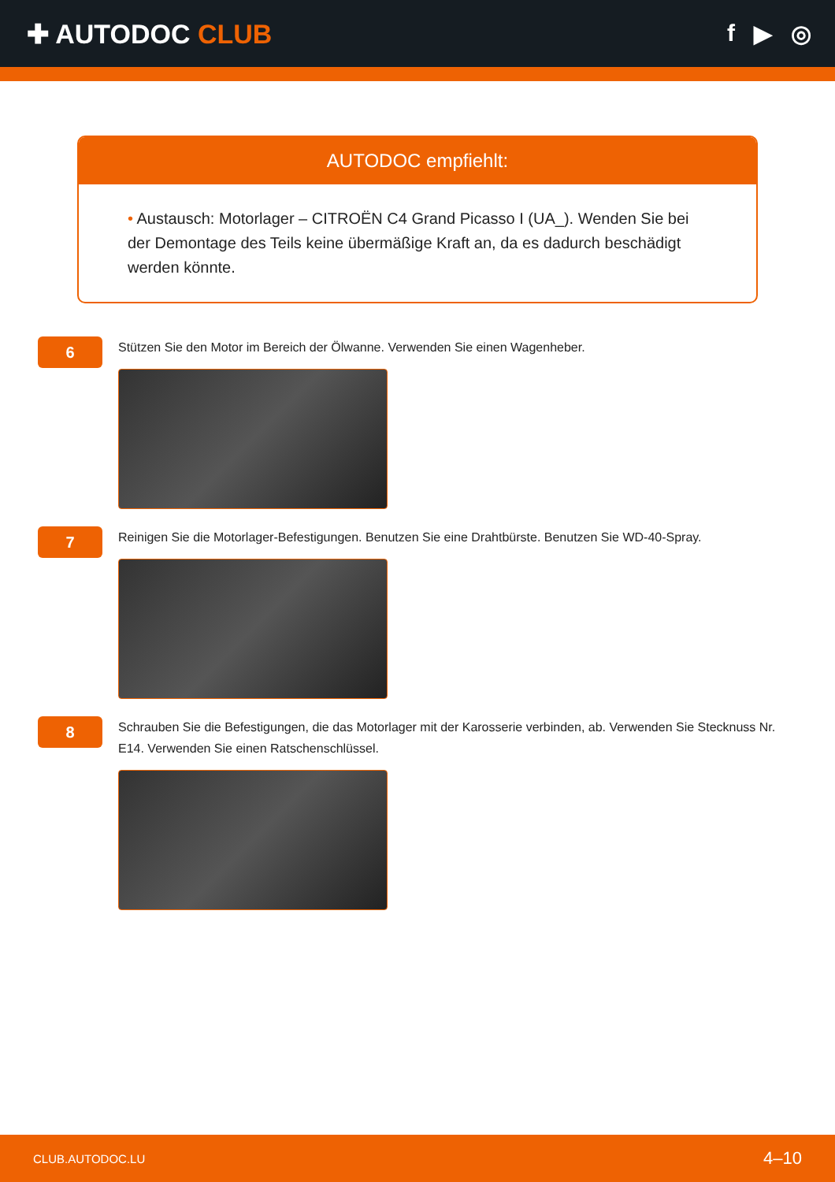✚ AUTODOC CLUB f ▶ ◎
AUTODOC empfiehlt:
• Austausch: Motorlager – CITROËN C4 Grand Picasso I (UA_). Wenden Sie bei der Demontage des Teils keine übermäßige Kraft an, da es dadurch beschädigt werden könnte.
6
Stützen Sie den Motor im Bereich der Ölwanne. Verwenden Sie einen Wagenheber.
7
Reinigen Sie die Motorlager-Befestigungen. Benutzen Sie eine Drahtbürste. Benutzen Sie WD-40-Spray.
8
Schrauben Sie die Befestigungen, die das Motorlager mit der Karosserie verbinden, ab. Verwenden Sie Stecknuss Nr. E14. Verwenden Sie einen Ratschenschlüssel.
CLUB.AUTODOC.LU 4–10